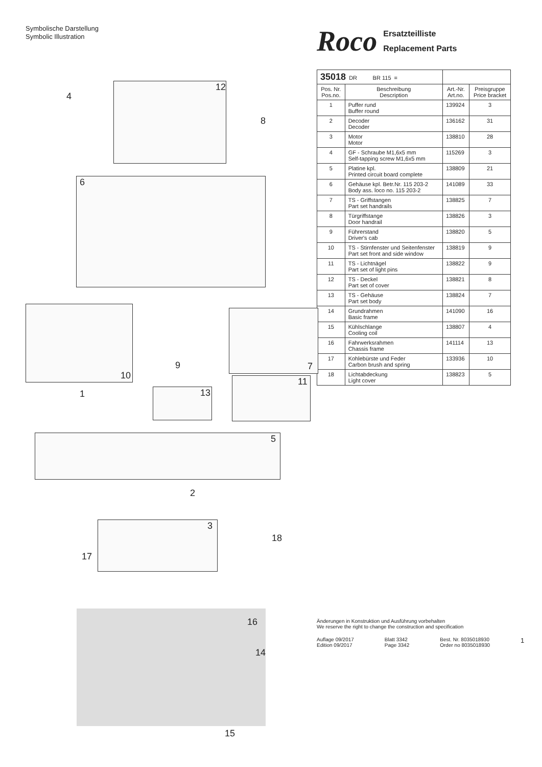Symbolische Darstellung
Symbolic Illustration
4
12
8
6
10
9 7
11
1 13
5
2
3
18
17
16
14
15
Roco
Ersatzteilliste
Replacement Parts
| 35018 DR BR 115 = | | | |
| --- | --- | --- | --- |
| Pos. Nr. Pos.no. | Beschreibung Description | Art.-Nr. Art.no. | Preisgruppe Price bracket |
| 1 | Puffer rund Buffer round | 139924 | 3 |
| 2 | Decoder Decoder | 136162 | 31 |
| 3 | Motor Motor | 138810 | 28 |
| 4 | GF - Schraube M1,6x5 mm Self-tapping screw M1,6x5 mm | 115269 | 3 |
| 5 | Platine kpl. Printed circuit board complete | 138809 | 21 |
| 6 | Gehäuse kpl. Betr.Nr. 115 203-2 Body ass. loco no. 115 203-2 | 141089 | 33 |
| 7 | TS - Griffstangen Part set handrails | 138825 | 7 |
| 8 | Türgriffstange Door handrail | 138826 | 3 |
| 9 | Führerstand Driver's cab | 138820 | 5 |
| 10 | TS - Stirnfenster und Seitenfenster Part set front and side window | 138819 | 9 |
| 11 | TS - Lichtnägel Part set of light pins | 138822 | 9 |
| 12 | TS - Deckel Part set of cover | 138821 | 8 |
| 13 | TS - Gehäuse Part set body | 138824 | 7 |
| 14 | Grundrahmen Basic frame | 141090 | 16 |
| 15 | Kühlschlange Cooling coil | 138807 | 4 |
| 16 | Fahrwerksrahmen Chassis frame | 141114 | 13 |
| 17 | Kohlebürste und Feder Carbon brush and spring | 133936 | 10 |
| 18 | Lichtabdeckung Light cover | 138823 | 5 |
Änderungen in Konstruktion und Ausführung vorbehalten
We reserve the right to change the construction and specification
Auflage 09/2017
Edition 09/2017 Blatt 3342
Page 3342 Best. Nr. 8035018930
Order no 8035018930 1